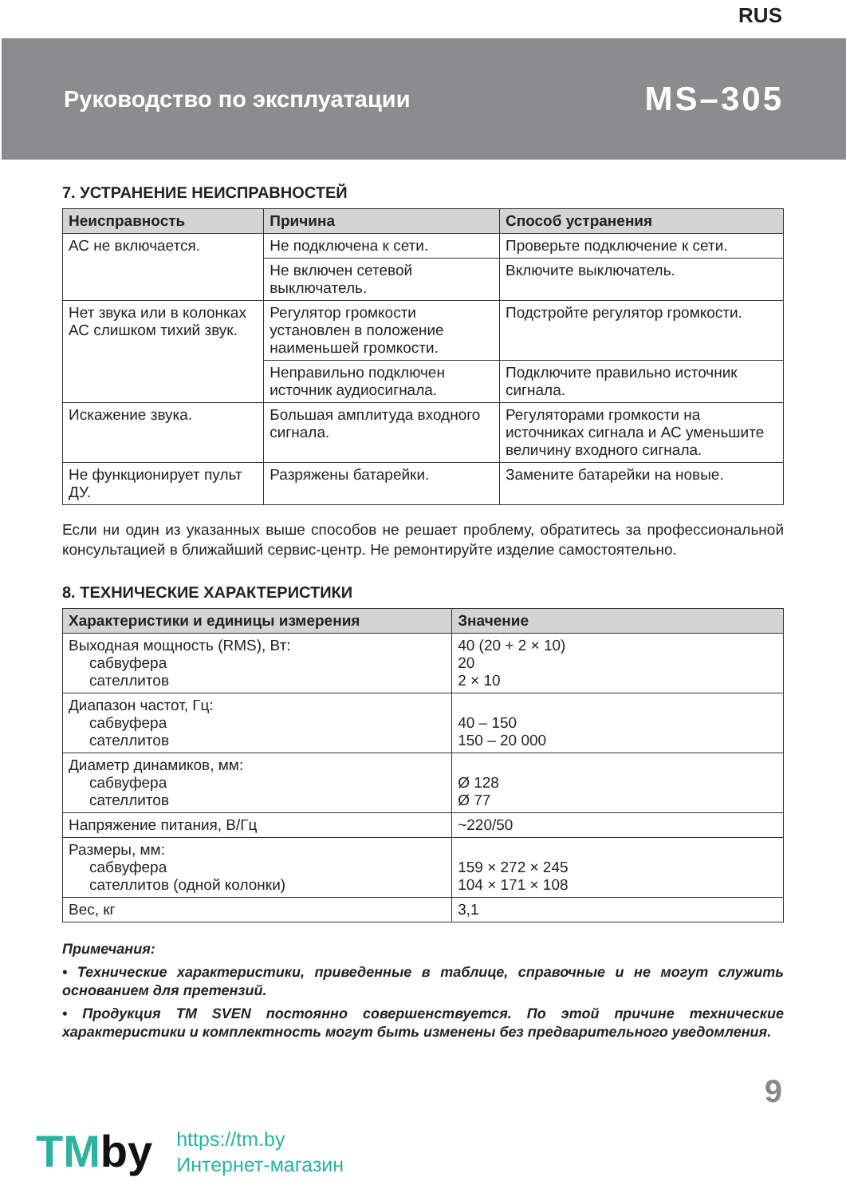RUS
Руководство по эксплуатации MS–305
7. УСТРАНЕНИЕ НЕИСПРАВНОСТЕЙ
| Неисправность | Причина | Способ устранения |
| --- | --- | --- |
| АС не включается. | Не подключена к сети. | Проверьте подключение к сети. |
| | Не включен сетевой выключатель. | Включите выключатель. |
| Нет звука или в колонках АС слишком тихий звук. | Регулятор громкости установлен в положение наименьшей громкости. | Подстройте регулятор громкости. |
| | Неправильно подключен источник аудиосигнала. | Подключите правильно источник сигнала. |
| Искажение звука. | Большая амплитуда входного сигнала. | Регуляторами громкости на источниках сигнала и АС уменьшите величину входного сигнала. |
| Не функционирует пульт ДУ. | Разряжены батарейки. | Замените батарейки на новые. |
Если ни один из указанных выше способов не решает проблему, обратитесь за профессиональной консультацией в ближайший сервис-центр. Не ремонтируйте изделие самостоятельно.
8. ТЕХНИЧЕСКИЕ ХАРАКТЕРИСТИКИ
| Характеристики и единицы измерения | Значение |
| --- | --- |
| Выходная мощность (RMS), Вт: сабвуфера сателлитов | 40 (20 + 2 × 10) 20 2 × 10 |
| Диапазон частот, Гц: сабвуфера сателлитов | 40 – 150 150 – 20 000 |
| Диаметр динамиков, мм: сабвуфера сателлитов | Ø 128 Ø 77 |
| Напряжение питания, В/Гц | ~220/50 |
| Размеры, мм: сабвуфера сателлитов (одной колонки) | 159 × 272 × 245 104 × 171 × 108 |
| Вес, кг | 3,1 |
Примечания:
• Технические характеристики, приведенные в таблице, справочные и не могут служить основанием для претензий.
• Продукция ТМ SVEN постоянно совершенствуется. По этой причине технические характеристики и комплектность могут быть изменены без предварительного уведомления.
9
TMby
https://tm.by
Интернет-магазин